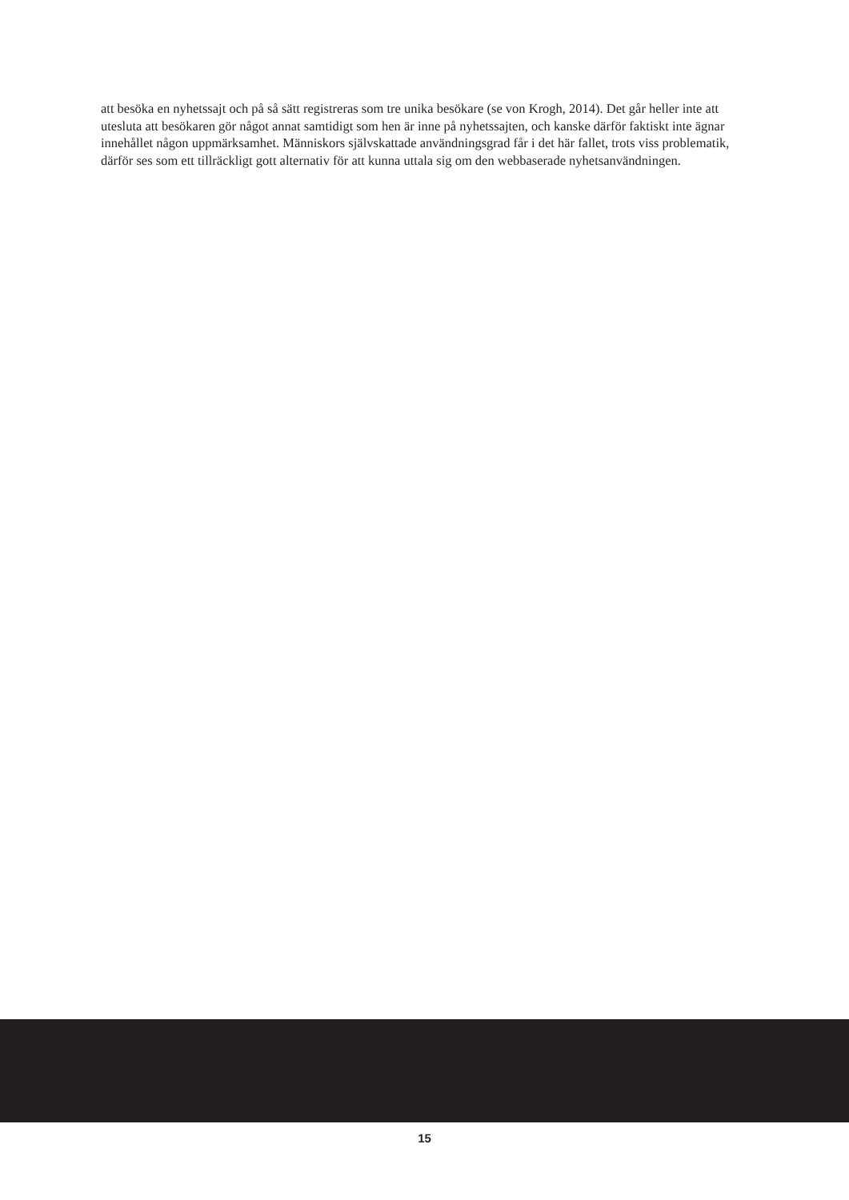att besöka en nyhetssajt och på så sätt registreras som tre unika besökare (se von Krogh, 2014). Det går heller inte att utesluta att besökaren gör något annat samtidigt som hen är inne på nyhetssajten, och kanske därför faktiskt inte ägnar innehållet någon uppmärksamhet. Människors självskattade användningsgrad får i det här fallet, trots viss problematik, därför ses som ett tillräckligt gott alternativ för att kunna uttala sig om den webbaserade nyhetsanvändningen.
15